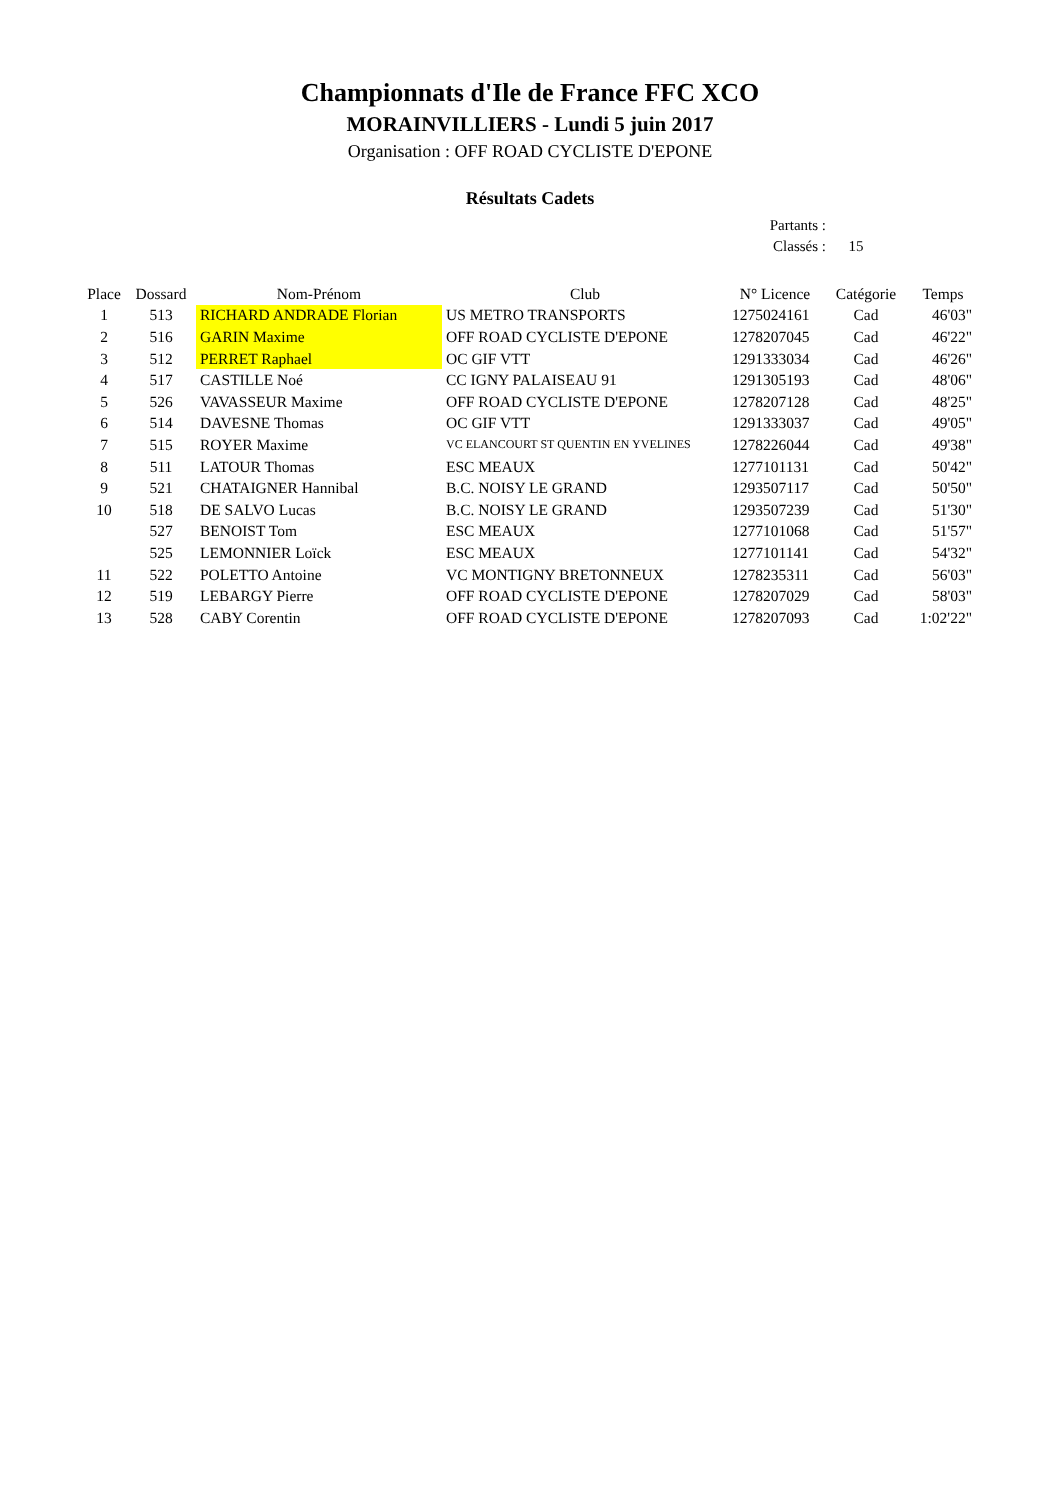Championnats d'Ile de France FFC XCO
MORAINVILLIERS - Lundi 5 juin 2017
Organisation : OFF ROAD CYCLISTE D'EPONE
Résultats Cadets
Partants :
Classés : 15
| Place | Dossard | Nom-Prénom | Club | N° Licence | Catégorie | Temps |
| --- | --- | --- | --- | --- | --- | --- |
| 1 | 513 | RICHARD ANDRADE Florian | US METRO TRANSPORTS | 1275024161 | Cad | 46'03" |
| 2 | 516 | GARIN Maxime | OFF ROAD CYCLISTE D'EPONE | 1278207045 | Cad | 46'22" |
| 3 | 512 | PERRET Raphael | OC GIF VTT | 1291333034 | Cad | 46'26" |
| 4 | 517 | CASTILLE Noé | CC IGNY PALAISEAU 91 | 1291305193 | Cad | 48'06" |
| 5 | 526 | VAVASSEUR Maxime | OFF ROAD CYCLISTE D'EPONE | 1278207128 | Cad | 48'25" |
| 6 | 514 | DAVESNE Thomas | OC GIF VTT | 1291333037 | Cad | 49'05" |
| 7 | 515 | ROYER Maxime | VC ELANCOURT ST QUENTIN EN YVELINES | 1278226044 | Cad | 49'38" |
| 8 | 511 | LATOUR Thomas | ESC MEAUX | 1277101131 | Cad | 50'42" |
| 9 | 521 | CHATAIGNER Hannibal | B.C. NOISY LE GRAND | 1293507117 | Cad | 50'50" |
| 10 | 518 | DE SALVO Lucas | B.C. NOISY LE GRAND | 1293507239 | Cad | 51'30" |
| | 527 | BENOIST Tom | ESC MEAUX | 1277101068 | Cad | 51'57" |
| | 525 | LEMONNIER Loïck | ESC MEAUX | 1277101141 | Cad | 54'32" |
| 11 | 522 | POLETTO Antoine | VC MONTIGNY BRETONNEUX | 1278235311 | Cad | 56'03" |
| 12 | 519 | LEBARGY Pierre | OFF ROAD CYCLISTE D'EPONE | 1278207029 | Cad | 58'03" |
| 13 | 528 | CABY Corentin | OFF ROAD CYCLISTE D'EPONE | 1278207093 | Cad | 1:02'22" |